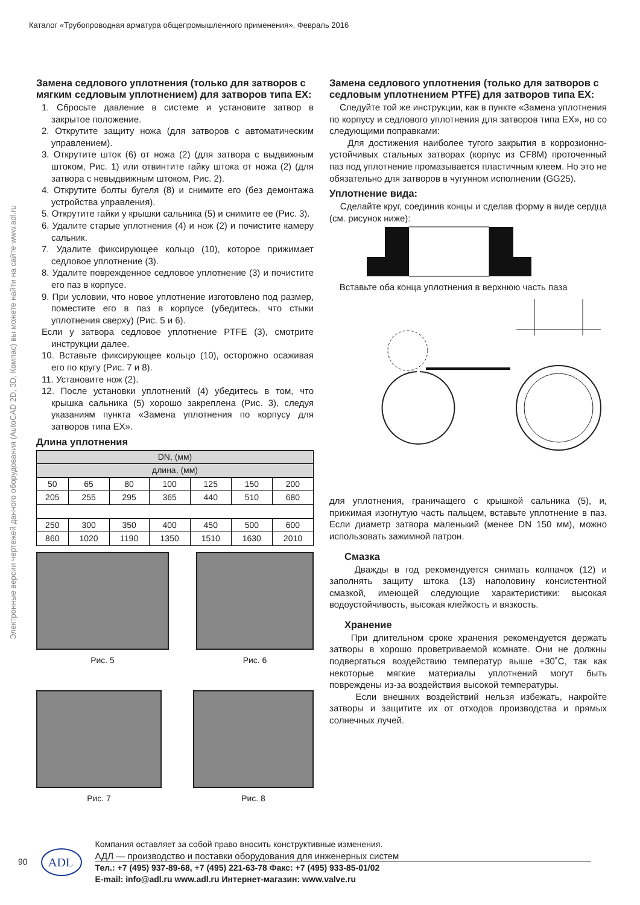Каталог «Трубопроводная арматура общепромышленного применения». Февраль 2016
Электронные версии чертежей данного оборудования (AutoCAD 2D, 3D, Компас) вы можете найти на сайте www.adl.ru
Замена седлового уплотнения (только для затворов с мягким седловым уплотнением) для затворов типа EX:
1. Сбросьте давление в системе и установите затвор в закрытое положение.
2. Открутите защиту ножа (для затворов с автоматическим управлением).
3. Открутите шток (6) от ножа (2) (для затвора с выдвижным штоком, Рис. 1) или отвинтите гайку штока от ножа (2) (для затвора с невыдвижным штоком, Рис. 2).
4. Открутите болты бугеля (8) и снимите его (без демонтажа устройства управления).
5. Открутите гайки у крышки сальника (5) и снимите ее (Рис. 3).
6. Удалите старые уплотнения (4) и нож (2) и почистите камеру сальник.
7. Удалите фиксирующее кольцо (10), которое прижимает седловое уплотнение (3).
8. Удалите поврежденное седловое уплотнение (3) и почистите его паз в корпусе.
9. При условии, что новое уплотнение изготовлено под размер, поместите его в паз в корпусе (убедитесь, что стыки уплотнения сверху) (Рис. 5 и 6).
Если у затвора седловое уплотнение PTFE (3), смотрите инструкции далее.
10. Вставьте фиксирующее кольцо (10), осторожно осаживая его по кругу (Рис. 7 и 8).
11. Установите нож (2).
12. После установки уплотнений (4) убедитесь в том, что крышка сальника (5) хорошо закреплена (Рис. 3), следуя указаниям пункта «Замена уплотнения по корпусу для затворов типа EX».
Длина уплотнения
| DN, (мм) | | | | | | |
| длина, (мм) | | | | | | |
| 50 | 65 | 80 | 100 | 125 | 150 | 200 |
| 205 | 255 | 295 | 365 | 440 | 510 | 680 |
| 250 | 300 | 350 | 400 | 450 | 500 | 600 |
| 860 | 1020 | 1190 | 1350 | 1510 | 1630 | 2010 |
Рис. 5 Рис. 6
Рис. 7 Рис. 8
Замена седлового уплотнения (только для затворов с седловым уплотнением PTFE) для затворов типа EX:
Следуйте той же инструкции, как в пункте «Замена уплотнения по корпусу и седлового уплотнения для затворов типа EX», но со следующими поправками:
Для достижения наиболее тугого закрытия в коррозионно-устойчивых стальных затворах (корпус из CF8M) проточенный паз под уплотнение промазывается пластичным клеем. Но это не обязательно для затворов в чугунном исполнении (GG25).
Уплотнение вида:
Сделайте круг, соединив концы и сделав форму в виде сердца (см. рисунок ниже):
Вставьте оба конца уплотнения в верхнюю часть паза
для уплотнения, граничащего с крышкой сальника (5), и, прижимая изогнутую часть пальцем, вставьте уплотнение в паз. Если диаметр затвора маленький (менее DN 150 мм), можно использовать зажимной патрон.
Смазка
Дважды в год рекомендуется снимать колпачок (12) и заполнять защиту штока (13) наполовину консистентной смазкой, имеющей следующие характеристики: высокая водоустойчивость, высокая клейкость и вязкость.
Хранение
При длительном сроке хранения рекомендуется держать затворы в хорошо проветриваемой комнате. Они не должны подвергаться воздействию температур выше +30˚C, так как некоторые мягкие материалы уплотнений могут быть повреждены из-за воздействия высокой температуры.
Если внешних воздействий нельзя избежать, накройте затворы и защитите их от отходов производства и прямых солнечных лучей.
90
ADL
Компания оставляет за собой право вносить конструктивные изменения.
АДЛ — производство и поставки оборудования для инженерных систем
Тел.: +7 (495) 937-89-68, +7 (495) 221-63-78 Факс: +7 (495) 933-85-01/02
E-mail: info@adl.ru www.adl.ru Интернет-магазин: www.valve.ru